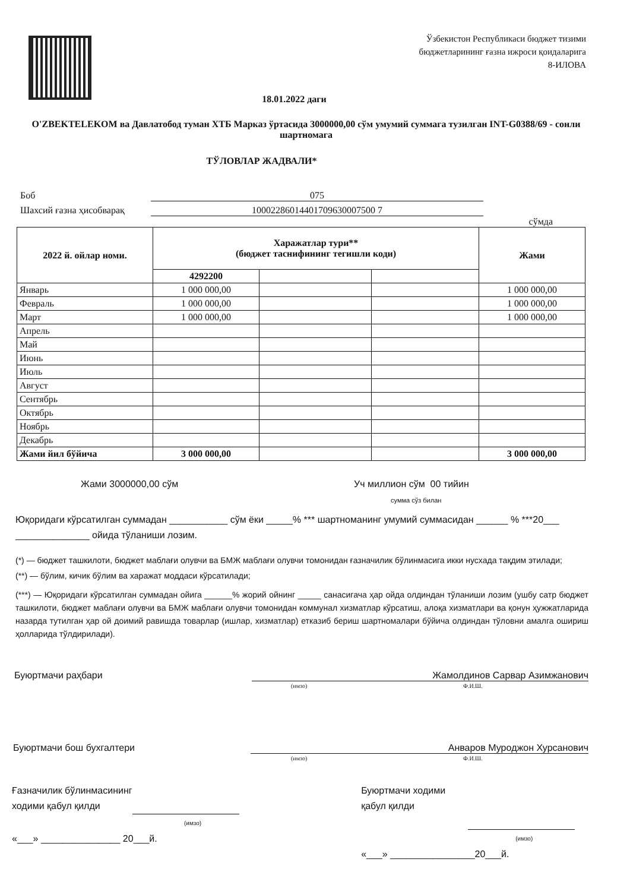Ўзбекистон Республикаси бюджет тизими
бюджетларининг ғазна ижроси қоидаларига
8-ИЛОВА
18.01.2022 даги
O'ZBEKTELEKOM ва Давлатобод туман ХТБ Марказ ўртасида 3000000,00 сўм умумий суммага тузилган INT-G0388/69 - сонли шартномага
ТЎЛОВЛАР ЖАДВАЛИ*
Боб 075
Шахсий ғазна ҳисобварақ 10002286014401709630007500 7
сўмда
| 2022 й. ойлар номи. | Харажатлар тури** (бюджет таснифининг тегишли коди) | | | Жами |
| --- | --- | --- | --- | --- |
| | 4292200 | | | |
| Январь | 1 000 000,00 | | | 1 000 000,00 |
| Февраль | 1 000 000,00 | | | 1 000 000,00 |
| Март | 1 000 000,00 | | | 1 000 000,00 |
| Апрель | | | | |
| Май | | | | |
| Июнь | | | | |
| Июль | | | | |
| Август | | | | |
| Сентябрь | | | | |
| Октябрь | | | | |
| Ноябрь | | | | |
| Декабрь | | | | |
| Жами йил бўйича | 3 000 000,00 | | | 3 000 000,00 |
Жами 3000000,00 сўм Уч миллион сўм 00 тийин
сумма сўз билан
Юқоридаги кўрсатилган суммадан ___________ сўм ёки _____% *** шартноманинг умумий суммасидан ______ % ***20___ ______________ ойида тўланиши лозим.
(*) — бюджет ташкилоти, бюджет маблағи олувчи ва БМЖ маблағи олувчи томонидан ғазначилик бўлинмасига икки нусхада тақдим этилади;
(**) — бўлим, кичик бўлим ва харажат моддаси кўрсатилади;
(***) — Юқоридаги кўрсатилган суммадан ойига ______% жорий ойнинг _____ санасигача ҳар ойда олдиндан тўланиши лозим (ушбу сатр бюджет ташкилоти, бюджет маблағи олувчи ва БМЖ маблағи олувчи томонидан коммунал хизматлар кўрсатиш, алоқа хизматлари ва қонун ҳужжатларида назарда тутилган ҳар ой доимий равишда товарлар (ишлар, хизматлар) етказиб бериш шартномалари бўйича олдиндан тўловни амалга ошириш ҳолларида тўлдирилади).
Буюртмачи раҳбари Жамолдинов Сарвар Азимжанович
(имзо) Ф.И.Ш.
Буюртмачи бош бухгалтери Анваров Мурoджон Хурсанович
(имзо) Ф.И.Ш.
Ғазначилик бўлинмасининг
ходими қабул қилди
(имзо)
«___» _______________ 20___й.
Буюртмачи ходими
қабул қилди
(имзо)
«___» ________________20___й.